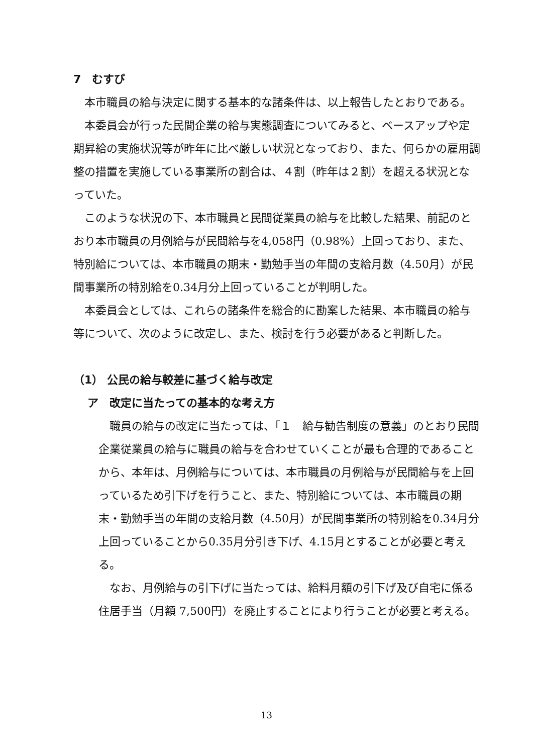7　むすび
本市職員の給与決定に関する基本的な諸条件は、以上報告したとおりである。
本委員会が行った民間企業の給与実態調査についてみると、ベースアップや定期昇給の実施状況等が昨年に比べ厳しい状況となっており、また、何らかの雇用調整の措置を実施している事業所の割合は、４割（昨年は２割）を超える状況となっていた。
このような状況の下、本市職員と民間従業員の給与を比較した結果、前記のとおり本市職員の月例給与が民間給与を4,058円（0.98%）上回っており、また、特別給については、本市職員の期末・勤勉手当の年間の支給月数（4.50月）が民間事業所の特別給を0.34月分上回っていることが判明した。
本委員会としては、これらの諸条件を総合的に勘案した結果、本市職員の給与等について、次のように改定し、また、検討を行う必要があると判断した。
（1） 公民の給与較差に基づく給与改定
ア　改定に当たっての基本的な考え方
職員の給与の改定に当たっては、「１　給与勧告制度の意義」のとおり民間企業従業員の給与に職員の給与を合わせていくことが最も合理的であることから、本年は、月例給与については、本市職員の月例給与が民間給与を上回っているため引下げを行うこと、また、特別給については、本市職員の期末・勤勉手当の年間の支給月数（4.50月）が民間事業所の特別給を0.34月分上回っていることから0.35月分引き下げ、4.15月とすることが必要と考える。
なお、月例給与の引下げに当たっては、給料月額の引下げ及び自宅に係る住居手当（月額 7,500円）を廃止することにより行うことが必要と考える。
13